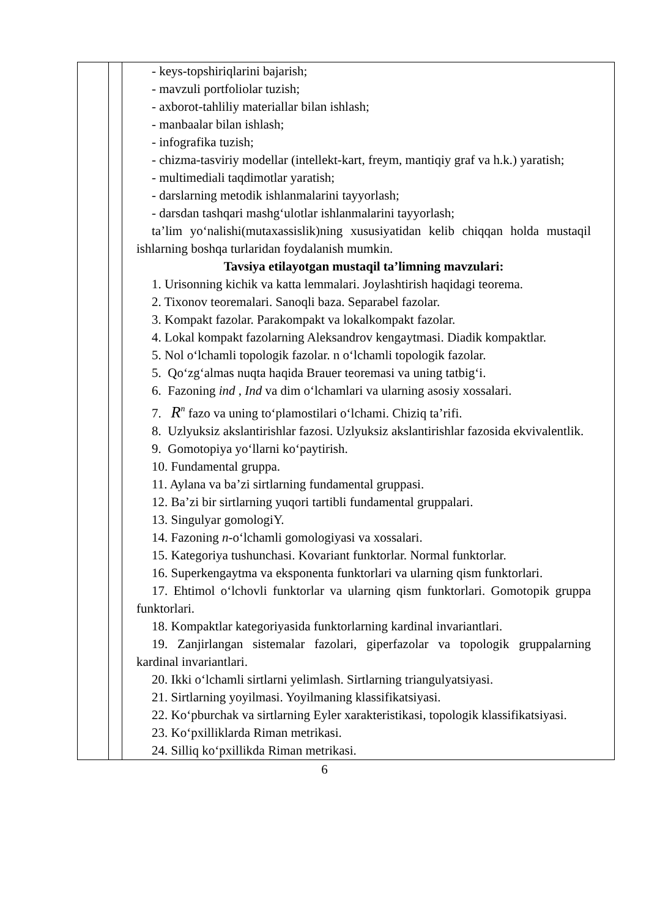| | | - keys-topshiriqlarini bajarish; - mavzuli portfoliolar tuzish; - axborot-tahliliy materiallar bilan ishlash; - manbaalar bilan ishlash; - infografika tuzish; - chizma-tasviriy modellar (intellekt-kart, freym, mantiqiy graf va h.k.) yaratish; - multimediali taqdimotlar yaratish; - darslarning metodik ishlanmalarini tayyorlash; - darsdan tashqari mashg‘ulotlar ishlanmalarini tayyorlash; ta’lim yo‘nalishi(mutaxassislik)ning xususiyatidan kelib chiqqan holda mustaqil ishlarning boshqa turlaridan foydalanish mumkin. Tavsiya etilayotgan mustaqil ta’limning mavzulari: 1. Urisonning kichik va katta lemmalari. Joylashtirish haqidagi teorema. 2. Tixonov teoremalari. Sanoqli baza. Separabel fazolar. 3. Kompakt fazolar. Parakompakt va lokalkompakt fazolar. 4. Lokal kompakt fazolarning Aleksandrov kengaytmasi. Diadik kompaktlar. 5. Nol o‘lchamli topologik fazolar. n o‘lchamli topologik fazolar. 5. Qo‘zg‘almas nuqta haqida Brauer teoremasi va uning tatbig‘i. 6. Fazoning ind , Ind va dim o‘lchamlari va ularning asosiy xossalari. 7. R<sup>n</sup> fazo va uning to‘plamostilari o‘lchami. Chiziq ta’rifi. 8. Uzlyuksiz akslantirishlar fazosi. Uzlyuksiz akslantirishlar fazosida ekvivalentlik. 9. Gomotopiya yo‘llarni ko‘paytirish. 10. Fundamental gruppa. 11. Aylana va ba’zi sirtlarning fundamental gruppasi. 12. Ba’zi bir sirtlarning yuqori tartibli fundamental gruppalari. 13. Singulyar gomologiY. 14. Fazoning n -o‘lchamli gomologiyasi va xossalari. 15. Kategoriya tushunchasi. Kovariant funktorlar. Normal funktorlar. 16. Superkengaytma va eksponenta funktorlari va ularning qism funktorlari. 17. Ehtimol o‘lchovli funktorlar va ularning qism funktorlari. Gomotopik gruppa funktorlari. 18. Kompaktlar kategoriyasida funktorlarning kardinal invariantlari. 19. Zanjirlangan sistemalar fazolari, giperfazolar va topologik gruppalarning kardinal invariantlari. 20. Ikki o‘lchamli sirtlarni yelimlash. Sirtlarning triangulyatsiyasi. 21. Sirtlarning yoyilmasi. Yoyilmaning klassifikatsiyasi. 22. Ko‘pburchak va sirtlarning Eyler xarakteristikasi, topologik klassifikatsiyasi. 23. Ko‘pxilliklarda Riman metrikasi. 24. Silliq ko‘pxillikda Riman metrikasi. |
6